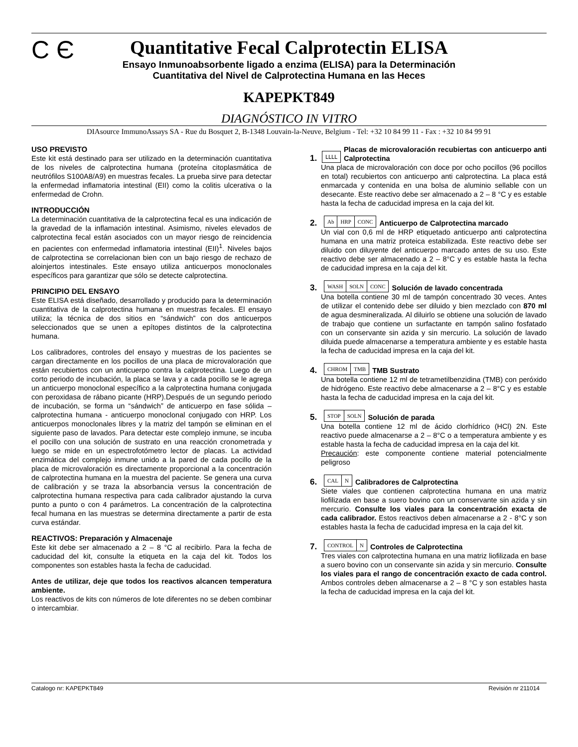C Є
Quantitative Fecal Calprotectin ELISA
Ensayo Inmunoabsorbente ligado a enzima (ELISA) para la Determinación
Cuantitativa del Nivel de Calprotectina Humana en las Heces
KAPEPKT849
DIAGNÓSTICO IN VITRO
DIAsource ImmunoAssays SA - Rue du Bosquet 2, B-1348 Louvain-la-Neuve, Belgium - Tel: +32 10 84 99 11 - Fax : +32 10 84 99 91
USO PREVISTO
Este kit está destinado para ser utilizado en la determinación cuantitativa de los niveles de calprotectina humana (proteína citoplasmática de neutrófilos S100A8/A9) en muestras fecales. La prueba sirve para detectar la enfermedad inflamatoria intestinal (EII) como la colitis ulcerativa o la enfermedad de Crohn.
INTRODUCCIÓN
La determinación cuantitativa de la calprotectina fecal es una indicación de la gravedad de la inflamación intestinal. Asimismo, niveles elevados de calprotectina fecal están asociados con un mayor riesgo de reincidencia en pacientes con enfermedad inflamatoria intestinal (EII)<sup>1</sup>. Niveles bajos de calprotectina se correlacionan bien con un bajo riesgo de rechazo de aloinjertos intestinales. Este ensayo utiliza anticuerpos monoclonales específicos para garantizar que sólo se detecte calprotectina.
PRINCIPIO DEL ENSAYO
Este ELISA está diseñado, desarrollado y producido para la determinación cuantitativa de la calprotectina humana en muestras fecales. El ensayo utiliza; la técnica de dos sitios en “sándwich” con dos anticuerpos seleccionados que se unen a epítopes distintos de la calprotectina humana.
Los calibradores, controles del ensayo y muestras de los pacientes se cargan directamente en los pocillos de una placa de microvaloración que están recubiertos con un anticuerpo contra la calprotectina. Luego de un corto periodo de incubación, la placa se lava y a cada pocillo se le agrega un anticuerpo monoclonal específico a la calprotectina humana conjugada con peroxidasa de rábano picante (HRP).Después de un segundo periodo de incubación, se forma un “sándwich” de anticuerpo en fase sólida – calprotectina humana - anticuerpo monoclonal conjugado con HRP. Los anticuerpos monoclonales libres y la matriz del tampón se eliminan en el siguiente paso de lavados. Para detectar este complejo inmune, se incuba el pocillo con una solución de sustrato en una reacción cronometrada y luego se mide en un espectrofotómetro lector de placas. La actividad enzimática del complejo inmune unido a la pared de cada pocillo de la placa de microvaloración es directamente proporcional a la concentración de calprotectina humana en la muestra del paciente. Se genera una curva de calibración y se traza la absorbancia versus la concentración de calprotectina humana respectiva para cada calibrador ajustando la curva punto a punto o con 4 parámetros. La concentración de la calprotectina fecal humana en las muestras se determina directamente a partir de esta curva estándar.
REACTIVOS: Preparación y Almacenaje
Este kit debe ser almacenado a 2 – 8 °C al recibirlo. Para la fecha de caducidad del kit, consulte la etiqueta en la caja del kit. Todos los componentes son estables hasta la fecha de caducidad.
Antes de utilizar, deje que todos los reactivos alcancen temperatura ambiente.
Los reactivos de kits con números de lote diferentes no se deben combinar o intercambiar.
1. ԼԼԼԼ Placas de microvaloración recubiertas con anticuerpo anti Calprotectina
Una placa de microvaloración con doce por ocho pocillos (96 pocillos en total) recubiertos con anticuerpo anti calprotectina. La placa está enmarcada y contenida en una bolsa de aluminio sellable con un desecante. Este reactivo debe ser almacenado a 2 – 8 °C y es estable hasta la fecha de caducidad impresa en la caja del kit.
2. Ab HRP CONC Anticuerpo de Calprotectina marcado
Un vial con 0,6 ml de HRP etiquetado anticuerpo anti calprotectina humana en una matriz proteica estabilizada. Este reactivo debe ser diluido con diluyente del anticuerpo marcado antes de su uso. Este reactivo debe ser almacenado a 2 – 8°C y es estable hasta la fecha de caducidad impresa en la caja del kit.
3. WASH SOLN CONC Solución de lavado concentrada
Una botella contiene 30 ml de tampón concentrado 30 veces. Antes de utilizar el contenido debe ser diluido y bien mezclado con 870 ml de agua desmineralizada. Al diluirlo se obtiene una solución de lavado de trabajo que contiene un surfactante en tampón salino fosfatado con un conservante sin azida y sin mercurio. La solución de lavado diluida puede almacenarse a temperatura ambiente y es estable hasta la fecha de caducidad impresa en la caja del kit.
4. CHROM TMB TMB Sustrato
Una botella contiene 12 ml de tetrametilbenzidina (TMB) con peróxido de hidrógeno. Este reactivo debe almacenarse a 2 – 8°C y es estable hasta la fecha de caducidad impresa en la caja del kit.
5. STOP SOLN Solución de parada
Una botella contiene 12 ml de ácido clorhídrico (HCl) 2N. Este reactivo puede almacenarse a 2 – 8°C o a temperatura ambiente y es estable hasta la fecha de caducidad impresa en la caja del kit.
Precaución: este componente contiene material potencialmente peligroso
6. CAL N Calibradores de Calprotectina
Siete viales que contienen calprotectina humana en una matriz liofilizada en base a suero bovino con un conservante sin azida y sin mercurio. Consulte los viales para la concentración exacta de cada calibrador. Estos reactivos deben almacenarse a 2 - 8°C y son estables hasta la fecha de caducidad impresa en la caja del kit.
7. CONTROL N Controles de Calprotectina
Tres viales con calprotectina humana en una matriz liofilizada en base a suero bovino con un conservante sin azida y sin mercurio. Consulte los viales para el rango de concentración exacto de cada control. Ambos controles deben almacenarse a 2 – 8 °C y son estables hasta la fecha de caducidad impresa en la caja del kit.
Catalogo nr: KAPEPKT849 Revisión nr 211014